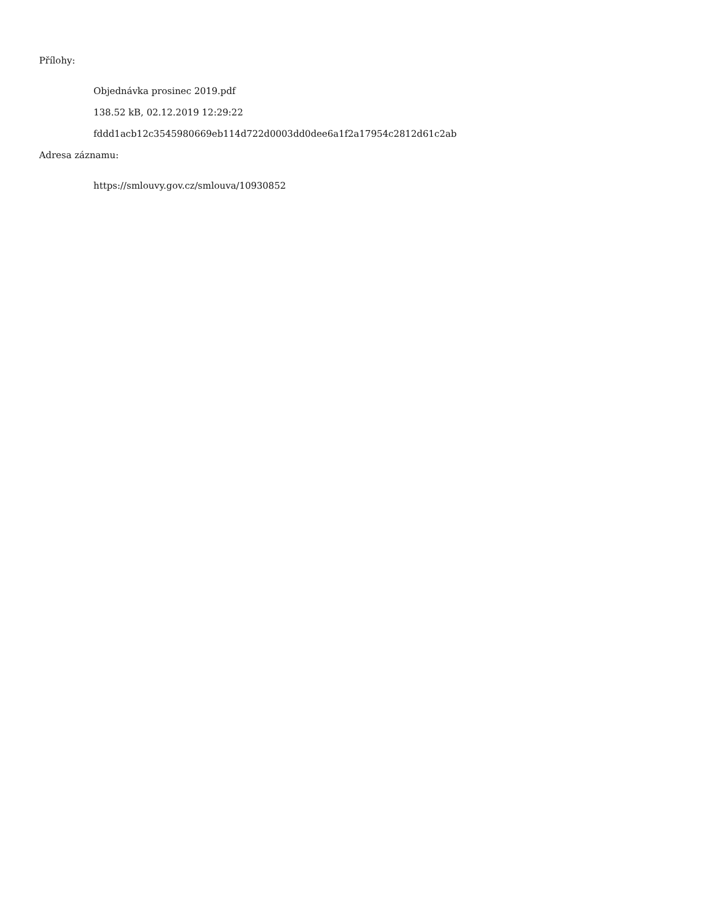Přílohy:
Objednávka prosinec 2019.pdf
138.52 kB, 02.12.2019 12:29:22
fddd1acb12c3545980669eb114d722d0003dd0dee6a1f2a17954c2812d61c2ab
Adresa záznamu:
https://smlouvy.gov.cz/smlouva/10930852